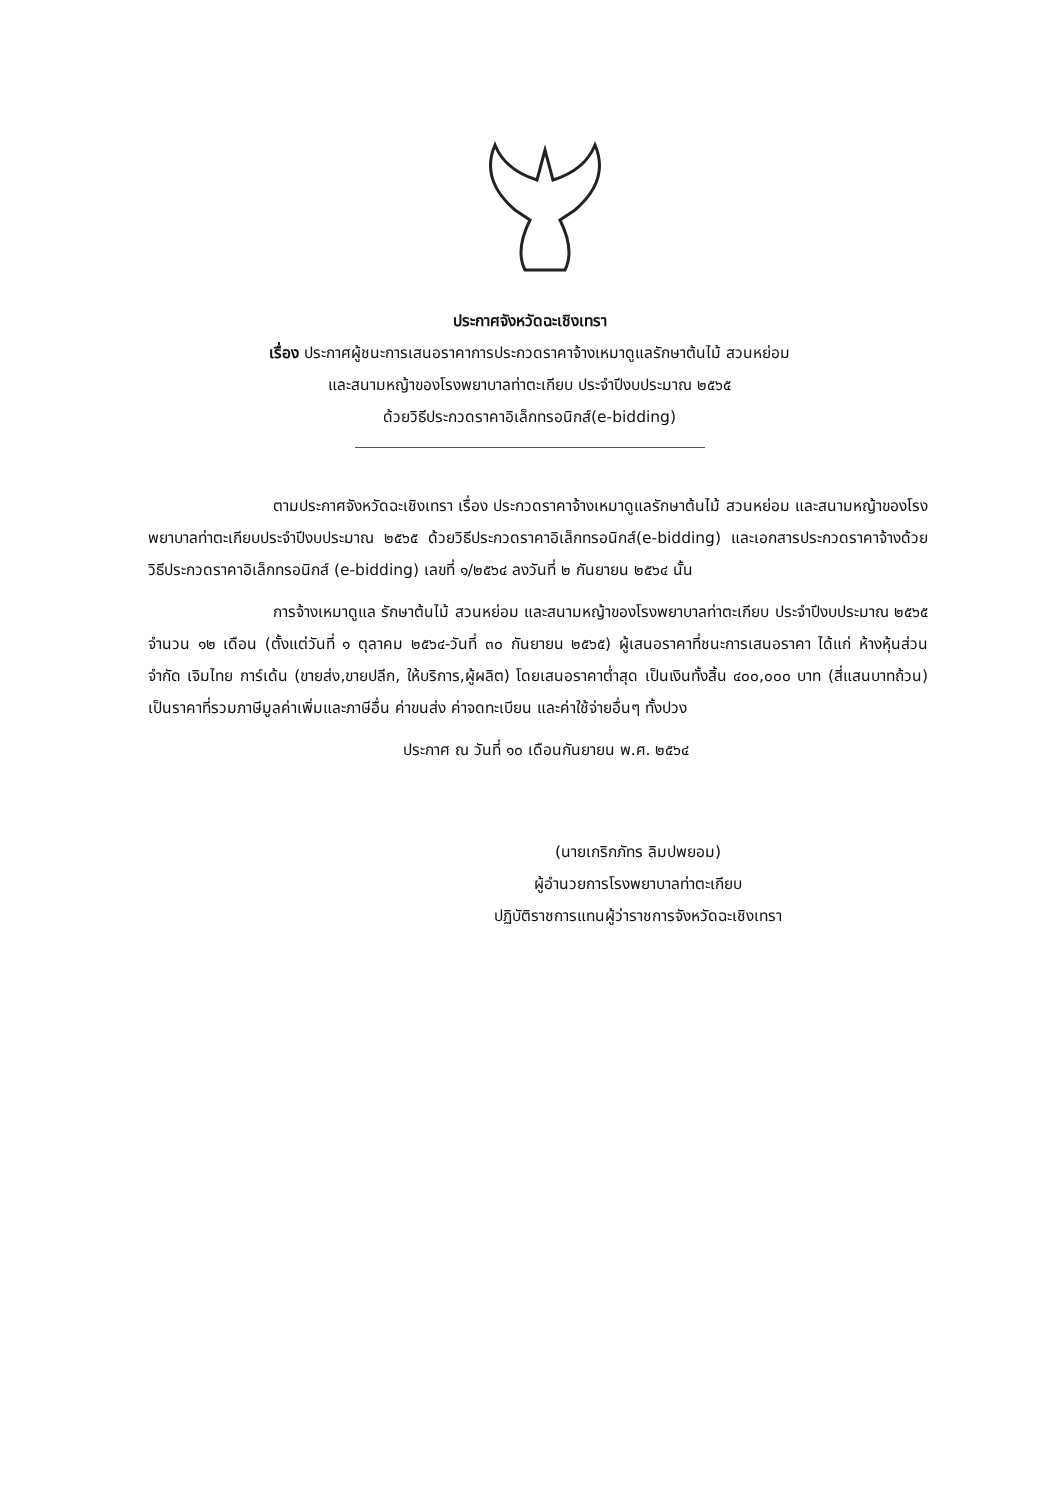ประกาศจังหวัดฉะเชิงเทรา
เรื่อง ประกาศผู้ชนะการเสนอราคาการประกวดราคาจ้างเหมาดูแลรักษาต้นไม้ สวนหย่อม
และสนามหญ้าของโรงพยาบาลท่าตะเกียบ ประจำปีงบประมาณ ๒๕๖๕
ด้วยวิธีประกวดราคาอิเล็กทรอนิกส์(e-bidding)
ตามประกาศจังหวัดฉะเชิงเทรา เรื่อง ประกวดราคาจ้างเหมาดูแลรักษาต้นไม้ สวนหย่อม และสนามหญ้าของโรงพยาบาลท่าตะเกียบประจำปีงบประมาณ ๒๕๖๕ ด้วยวิธีประกวดราคาอิเล็กทรอนิกส์(e-bidding) และเอกสารประกวดราคาจ้างด้วยวิธีประกวดราคาอิเล็กทรอนิกส์ (e-bidding) เลขที่ ๑/๒๕๖๔ ลงวันที่ ๒ กันยายน ๒๕๖๔ นั้น
การจ้างเหมาดูแล รักษาต้นไม้ สวนหย่อม และสนามหญ้าของโรงพยาบาลท่าตะเกียบ ประจำปีงบประมาณ ๒๕๖๕ จำนวน ๑๒ เดือน (ตั้งแต่วันที่ ๑ ตุลาคม ๒๕๖๔-วันที่ ๓๐ กันยายน ๒๕๖๕) ผู้เสนอราคาที่ชนะการเสนอราคา ได้แก่ ห้างหุ้นส่วนจำกัด เจิมไทย การ์เด้น (ขายส่ง,ขายปลีก, ให้บริการ,ผู้ผลิต) โดยเสนอราคาต่ำสุด เป็นเงินทั้งสิ้น ๔๐๐,๐๐๐ บาท (สี่แสนบาทถ้วน) เป็นราคาที่รวมภาษีมูลค่าเพิ่มและภาษีอื่น ค่าขนส่ง ค่าจดทะเบียน และค่าใช้จ่ายอื่นๆ ทั้งปวง
ประกาศ ณ วันที่ ๑๐ เดือนกันยายน พ.ศ. ๒๕๖๔
(นายเกริกภัทร ลิมปพยอม)
ผู้อำนวยการโรงพยาบาลท่าตะเกียบ
ปฏิบัติราชการแทนผู้ว่าราชการจังหวัดฉะเชิงเทรา